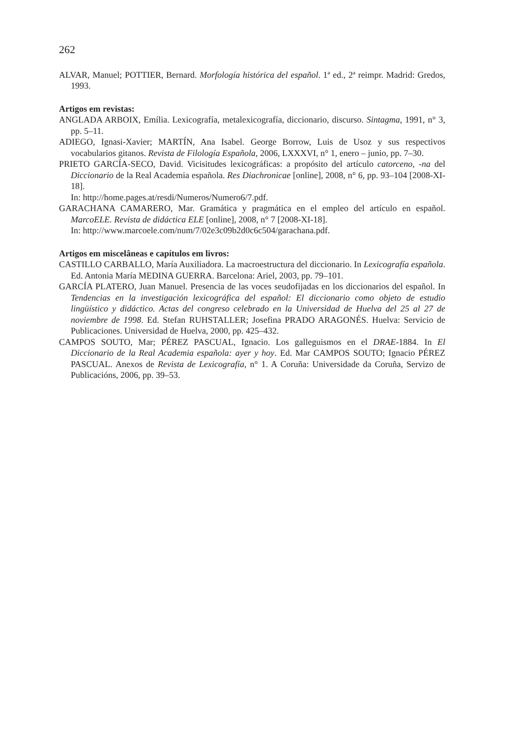262
ALVAR, Manuel; POTTIER, Bernard. Morfología histórica del español. 1ª ed., 2ª reimpr. Madrid: Gredos, 1993.
Artigos em revistas:
ANGLADA ARBOIX, Emília. Lexicografía, metalexicografía, diccionario, discurso. Sintagma, 1991, n° 3, pp. 5–11.
ADIEGO, Ignasi-Xavier; MARTÍN, Ana Isabel. George Borrow, Luis de Usoz y sus respectivos vocabularios gitanos. Revista de Filología Española, 2006, LXXXVI, n° 1, enero – junio, pp. 7–30.
PRIETO GARCÍA-SECO, David. Vicisitudes lexicográficas: a propósito del artículo catorceno, -na del Diccionario de la Real Academia española. Res Diachronicae [online], 2008, n° 6, pp. 93–104 [2008-XI-18].
In: http://home.pages.at/resdi/Numeros/Numero6/7.pdf.
GARACHANA CAMARERO, Mar. Gramática y pragmática en el empleo del artículo en español. MarcoELE. Revista de didáctica ELE [online], 2008, n° 7 [2008-XI-18].
In: http://www.marcoele.com/num/7/02e3c09b2d0c6c504/garachana.pdf.
Artigos em miscelâneas e capítulos em livros:
CASTILLO CARBALLO, María Auxiliadora. La macroestructura del diccionario. In Lexicografía española. Ed. Antonia María MEDINA GUERRA. Barcelona: Ariel, 2003, pp. 79–101.
GARCÍA PLATERO, Juan Manuel. Presencia de las voces seudofijadas en los diccionarios del español. In Tendencias en la investigación lexicográfica del español: El diccionario como objeto de estudio lingüístico y didáctico. Actas del congreso celebrado en la Universidad de Huelva del 25 al 27 de noviembre de 1998. Ed. Stefan RUHSTALLER; Josefina PRADO ARAGONÉS. Huelva: Servicio de Publicaciones. Universidad de Huelva, 2000, pp. 425–432.
CAMPOS SOUTO, Mar; PÉREZ PASCUAL, Ignacio. Los galleguismos en el DRAE-1884. In El Diccionario de la Real Academia española: ayer y hoy. Ed. Mar CAMPOS SOUTO; Ignacio PÉREZ PASCUAL. Anexos de Revista de Lexicografía, n° 1. A Coruña: Universidade da Coruña, Servizo de Publicacións, 2006, pp. 39–53.